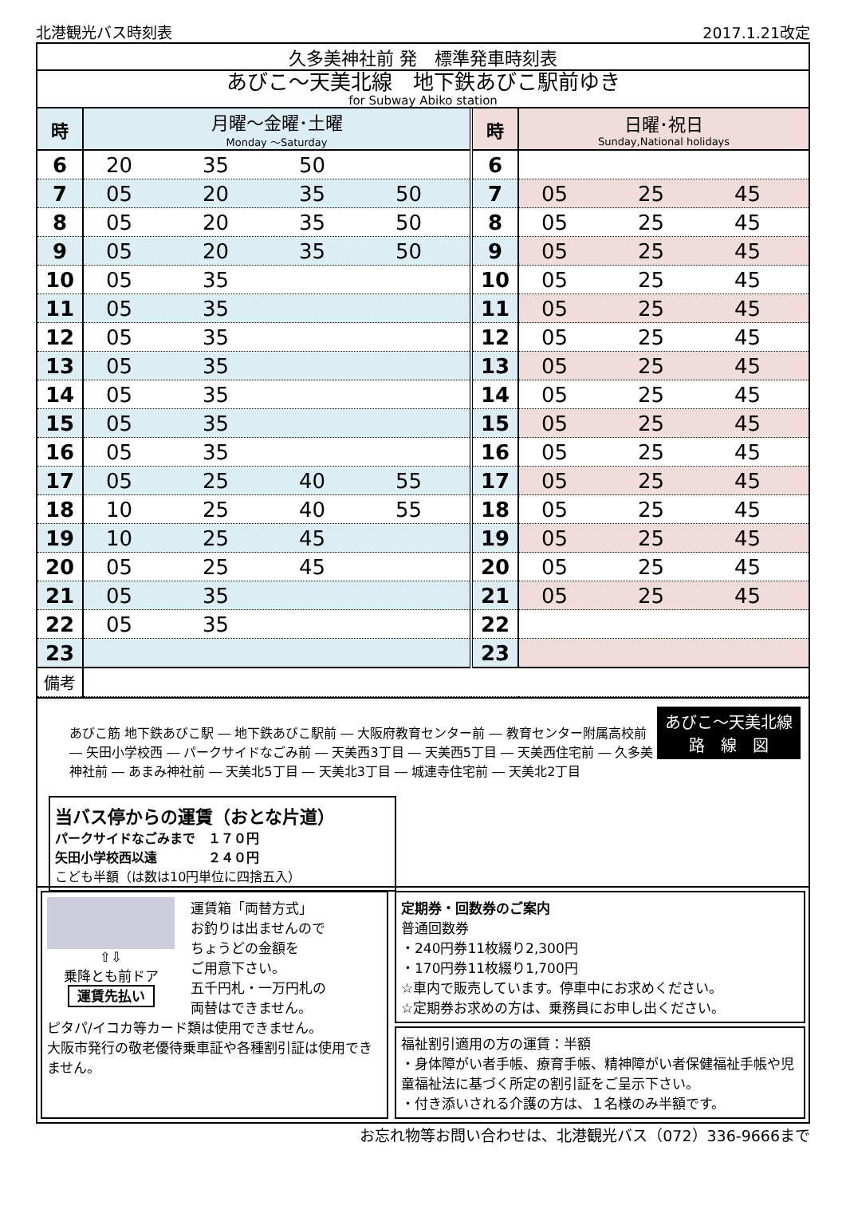北港観光バス時刻表 2017.1.21改定
久多美神社前 発　標準発車時刻表
あびこ～天美北線　地下鉄あびこ駅前ゆき
for Subway Abiko station
| 時 | 月曜～金曜･土曜 Monday ～Saturday | 時 | 日曜･祝日 Sunday,National holidays |
| --- | --- | --- | --- |
| 6 | 20 35 50 | 6 | |
| 7 | 05 20 35 50 | 7 | 05 25 45 |
| 8 | 05 20 35 50 | 8 | 05 25 45 |
| 9 | 05 20 35 50 | 9 | 05 25 45 |
| 10 | 05 35 | 10 | 05 25 45 |
| 11 | 05 35 | 11 | 05 25 45 |
| 12 | 05 35 | 12 | 05 25 45 |
| 13 | 05 35 | 13 | 05 25 45 |
| 14 | 05 35 | 14 | 05 25 45 |
| 15 | 05 35 | 15 | 05 25 45 |
| 16 | 05 35 | 16 | 05 25 45 |
| 17 | 05 25 40 55 | 17 | 05 25 45 |
| 18 | 10 25 40 55 | 18 | 05 25 45 |
| 19 | 10 25 45 | 19 | 05 25 45 |
| 20 | 05 25 45 | 20 | 05 25 45 |
| 21 | 05 35 | 21 | 05 25 45 |
| 22 | 05 35 | 22 | |
| 23 | | 23 | |
| 備考 | | | |
あびこ～天美北線
路　線　図
あびこ筋 地下鉄あびこ駅 ― 地下鉄あびこ駅前 ― 大阪府教育センター前 ― 教育センター附属高校前 ― 矢田小学校西 ― パークサイドなごみ前 ― 天美西3丁目 ― 天美西5丁目 ― 天美西住宅前 ― 久多美神社前 ― あまみ神社前 ― 天美北5丁目 ― 天美北3丁目 ― 城連寺住宅前 ― 天美北2丁目
当バス停からの運賃（おとな片道）
パークサイドなごみまで　１７０円
矢田小学校西以遠　　　　２４０円
こども半額（は数は10円単位に四捨五入）
⇧⇩
乗降とも前ドア
運賃先払い
運賃箱「両替方式」
お釣りは出ませんので
ちょうどの金額を
ご用意下さい。
五千円札・一万円札の
両替はできません。
ピタパ/イコカ等カード類は使用できません。
大阪市発行の敬老優待乗車証や各種割引証は使用できません。
定期券・回数券のご案内
普通回数券
・240円券11枚綴り2,300円
・170円券11枚綴り1,700円
☆車内で販売しています。停車中にお求めください。
☆定期券お求めの方は、乗務員にお申し出ください。
福祉割引適用の方の運賃：半額
・身体障がい者手帳、療育手帳、精神障がい者保健福祉手帳や児童福祉法に基づく所定の割引証をご呈示下さい。
・付き添いされる介護の方は、１名様のみ半額です。
お忘れ物等お問い合わせは、北港観光バス（072）336-9666まで